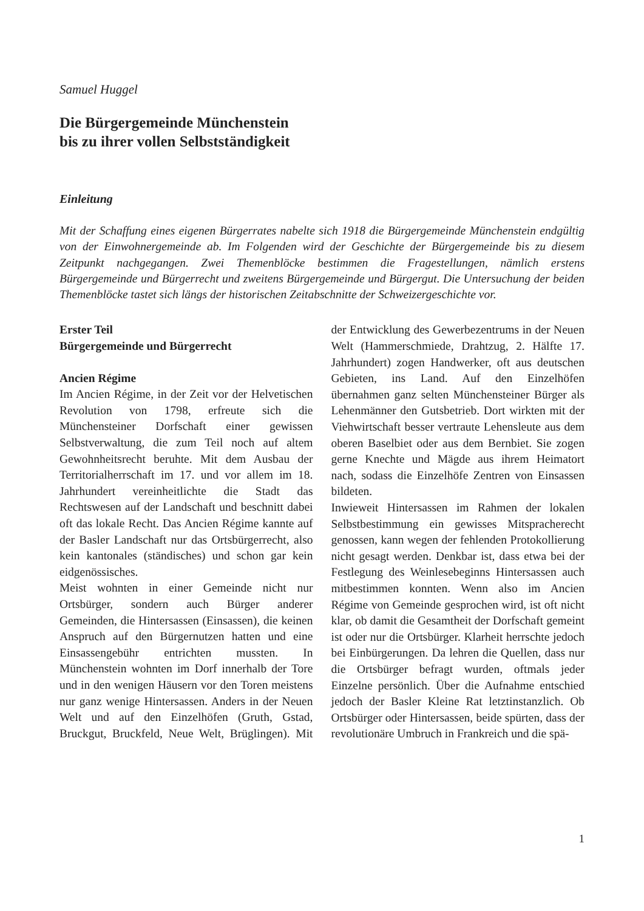Samuel Huggel
Die Bürgergemeinde Münchenstein
bis zu ihrer vollen Selbstständigkeit
Einleitung
Mit der Schaffung eines eigenen Bürgerrates nabelte sich 1918 die Bürgergemeinde Münchenstein endgültig von der Einwohnergemeinde ab. Im Folgenden wird der Geschichte der Bürgergemeinde bis zu diesem Zeitpunkt nachgegangen. Zwei Themenblöcke bestimmen die Fragestellungen, nämlich erstens Bürgergemeinde und Bürgerrecht und zweitens Bürgergemeinde und Bürgergut. Die Untersuchung der beiden Themenblöcke tastet sich längs der historischen Zeitabschnitte der Schweizergeschichte vor.
Erster Teil
Bürgergemeinde und Bürgerrecht
Ancien Régime
Im Ancien Régime, in der Zeit vor der Helvetischen Revolution von 1798, erfreute sich die Münchensteiner Dorfschaft einer gewissen Selbstverwaltung, die zum Teil noch auf altem Gewohnheitsrecht beruhte. Mit dem Ausbau der Territorialherrschaft im 17. und vor allem im 18. Jahrhundert vereinheitlichte die Stadt das Rechtswesen auf der Landschaft und beschnitt dabei oft das lokale Recht. Das Ancien Régime kannte auf der Basler Landschaft nur das Ortsbürgerrecht, also kein kantonales (ständisches) und schon gar kein eidgenössisches.
Meist wohnten in einer Gemeinde nicht nur Ortsbürger, sondern auch Bürger anderer Gemeinden, die Hintersassen (Einsassen), die keinen Anspruch auf den Bürgernutzen hatten und eine Einsassengebühr entrichten mussten. In Münchenstein wohnten im Dorf innerhalb der Tore und in den wenigen Häusern vor den Toren meistens nur ganz wenige Hintersassen. Anders in der Neuen Welt und auf den Einzelhöfen (Gruth, Gstad, Bruckgut, Bruckfeld, Neue Welt, Brüglingen). Mit der Entwicklung des Gewerbezentrums in der Neuen Welt (Hammerschmiede, Drahtzug, 2. Hälfte 17. Jahrhundert) zogen Handwerker, oft aus deutschen Gebieten, ins Land. Auf den Einzelhöfen übernahmen ganz selten Münchensteiner Bürger als Lehenmänner den Gutsbetrieb. Dort wirkten mit der Viehwirtschaft besser vertraute Lehensleute aus dem oberen Baselbiet oder aus dem Bernbiet. Sie zogen gerne Knechte und Mägde aus ihrem Heimatort nach, sodass die Einzelhöfe Zentren von Einsassen bildeten.
Inwieweit Hintersassen im Rahmen der lokalen Selbstbestimmung ein gewisses Mitspracherecht genossen, kann wegen der fehlenden Protokollierung nicht gesagt werden. Denkbar ist, dass etwa bei der Festlegung des Weinlesebeginns Hintersassen auch mitbestimmen konnten. Wenn also im Ancien Régime von Gemeinde gesprochen wird, ist oft nicht klar, ob damit die Gesamtheit der Dorfschaft gemeint ist oder nur die Ortsbürger. Klarheit herrschte jedoch bei Einbürgerungen. Da lehren die Quellen, dass nur die Ortsbürger befragt wurden, oftmals jeder Einzelne persönlich. Über die Aufnahme entschied jedoch der Basler Kleine Rat letztinstanzlich. Ob Ortsbürger oder Hintersassen, beide spürten, dass der revolutionäre Umbruch in Frankreich und die spä-
1